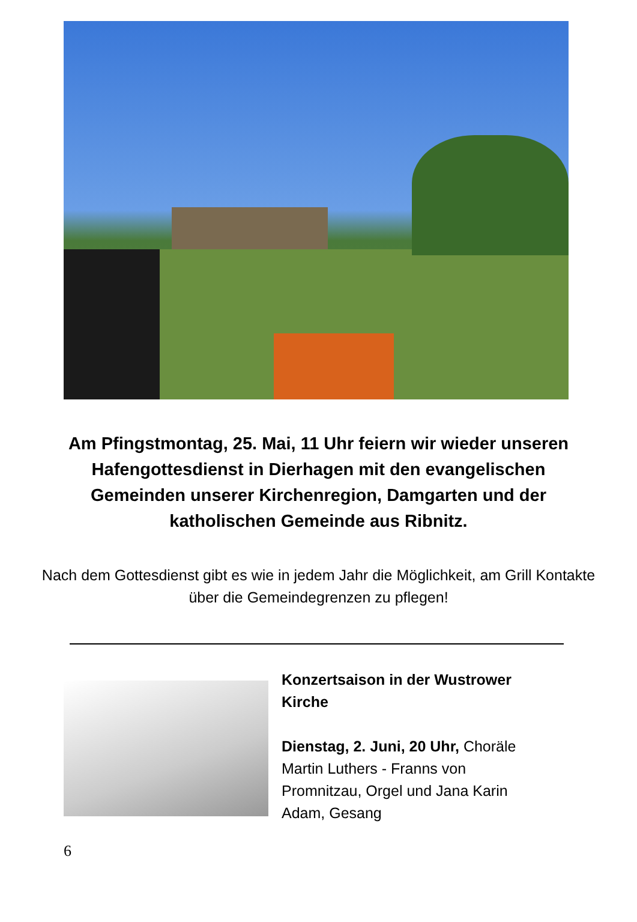Am Pfingstmontag, 25. Mai, 11 Uhr feiern wir wieder unseren Hafengottesdienst in Dierhagen mit den evangelischen Gemeinden unserer Kirchenregion, Damgarten und der katholischen Gemeinde aus Ribnitz.
Nach dem Gottesdienst gibt es wie in jedem Jahr die Möglichkeit, am Grill Kontakte über die Gemeindegrenzen zu pflegen!
Konzertsaison in der Wustrower Kirche
Dienstag, 2. Juni, 20 Uhr, Choräle Martin Luthers - Franns von Promnitzau, Orgel und Jana Karin Adam, Gesang
6